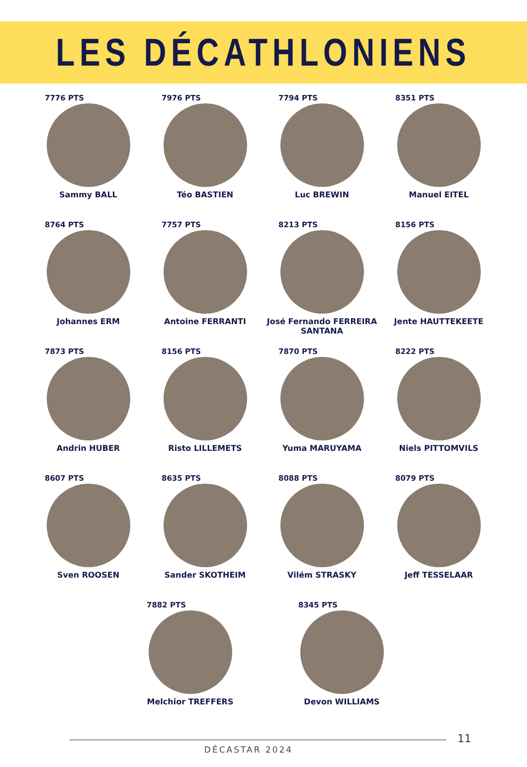LES DÉCATHLONIENS
7776 PTS
Sammy BALL
7976 PTS
Téo BASTIEN
7794 PTS
Luc BREWIN
8351 PTS
Manuel EITEL
8764 PTS
Johannes ERM
7757 PTS
Antoine FERRANTI
8213 PTS
José Fernando FERREIRA SANTANA
8156 PTS
Jente HAUTTEKEETE
7873 PTS
Andrin HUBER
8156 PTS
Risto LILLEMETS
7870 PTS
Yuma MARUYAMA
8222 PTS
Niels PITTOMVILS
8607 PTS
Sven ROOSEN
8635 PTS
Sander SKOTHEIM
8088 PTS
Vilém STRASKY
8079 PTS
Jeff TESSELAAR
7882 PTS
Melchior TREFFERS
8345 PTS
Devon WILLIAMS
11
DÉCASTAR 2024